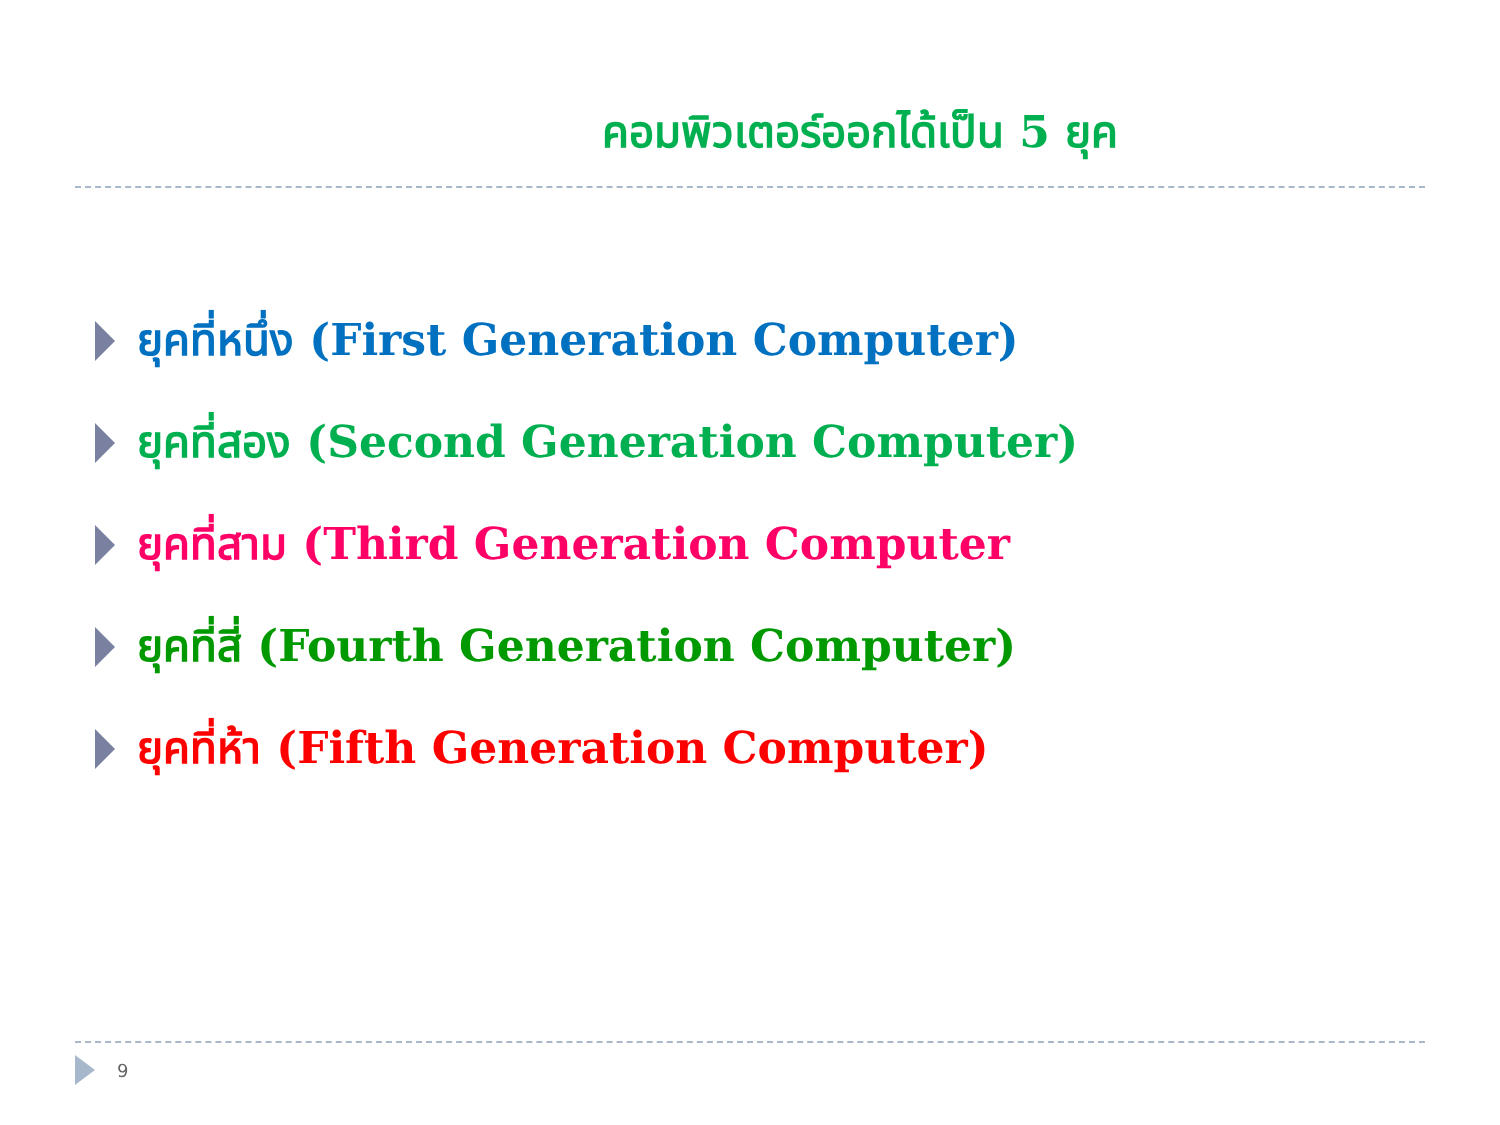คอมพิวเตอร์ออกได้เป็น 5 ยุค
ยุคที่หนึ่ง (First Generation Computer)
ยุคที่สอง (Second Generation Computer)
ยุคที่สาม (Third Generation Computer
ยุคที่สี่ (Fourth Generation Computer)
ยุคที่ห้า (Fifth Generation Computer)
9